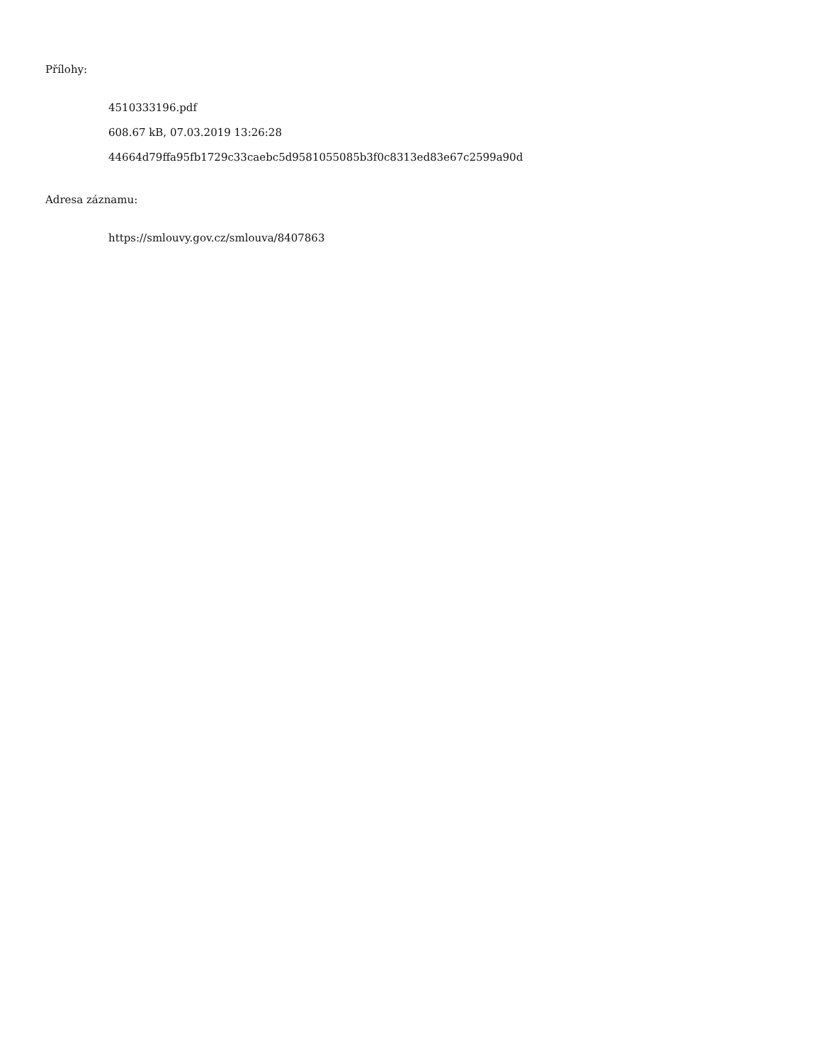Přílohy:
4510333196.pdf
608.67 kB, 07.03.2019 13:26:28
44664d79ffa95fb1729c33caebc5d9581055085b3f0c8313ed83e67c2599a90d
Adresa záznamu:
https://smlouvy.gov.cz/smlouva/8407863